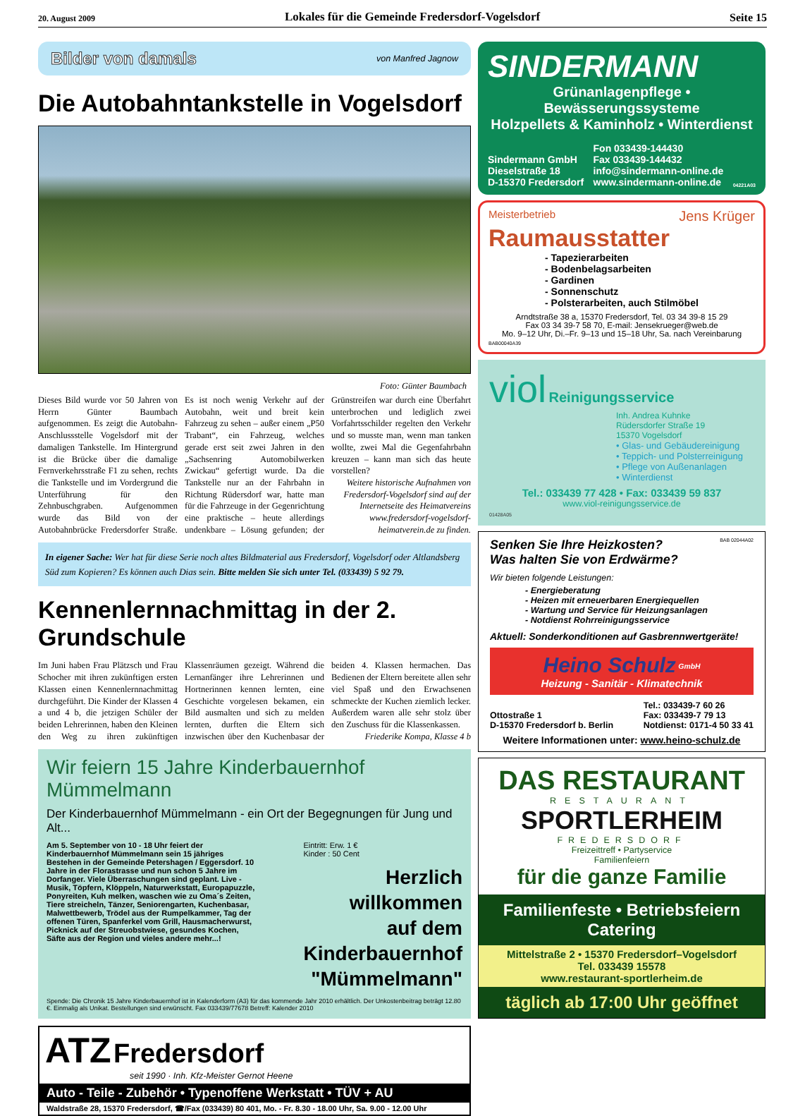20. August 2009 Lokales für die Gemeinde Fredersdorf-Vogelsdorf Seite 15
Bilder von damals von Manfred Jagnow
Die Autobahntankstelle in Vogelsdorf
Foto: Günter Baumbach
Dieses Bild wurde vor 50 Jahren von Herrn Günter Baumbach aufgenommen. Es zeigt die Autobahn-Anschlussstelle Vogelsdorf mit der damaligen Tankstelle. Im Hintergrund ist die Brücke über die damalige Fernverkehrsstraße F1 zu sehen, rechts die Tankstelle und im Vordergrund die Unterführung für den Zehnbuschgraben. Aufgenommen wurde das Bild von der Autobahnbrücke Fredersdorfer Straße. Es ist noch wenig Verkehr auf der Autobahn, weit und breit kein Fahrzeug zu sehen – außer einem „P50 Trabant“, ein Fahrzeug, welches gerade erst seit zwei Jahren in den „Sachsenring Automobilwerken Zwickau“ gefertigt wurde. Da die Tankstelle nur an der Fahrbahn in Richtung Rüdersdorf war, hatte man für die Fahrzeuge in der Gegenrichtung eine praktische – heute allerdings undenkbare – Lösung gefunden; der Grünstreifen war durch eine Überfahrt unterbrochen und lediglich zwei Vorfahrtsschilder regelten den Verkehr und so musste man, wenn man tanken wollte, zwei Mal die Gegenfahrbahn kreuzen – kann man sich das heute vorstellen?
Weitere historische Aufnahmen von Fredersdorf-Vogelsdorf sind auf der Internetseite des Heimatvereins www.fredersdorf-vogelsdorf-heimatverein.de zu finden.
In eigener Sache: Wer hat für diese Serie noch altes Bildmaterial aus Fredersdorf, Vogelsdorf oder Altlandsberg Süd zum Kopieren? Es können auch Dias sein. Bitte melden Sie sich unter Tel. (033439) 5 92 79.
Kennenlernnachmittag in der 2. Grundschule
Im Juni haben Frau Plätzsch und Frau Schocher mit ihren zukünftigen ersten Klassen einen Kennenlernnachmittag durchgeführt. Die Kinder der Klassen 4 a und 4 b, die jetzigen Schüler der beiden Lehrerinnen, haben den Kleinen den Weg zu ihren zukünftigen Klassenräumen gezeigt. Während die Lernanfänger ihre Lehrerinnen und Hortnerinnen kennen lernten, eine Geschichte vorgelesen bekamen, ein Bild ausmalten und sich zu melden lernten, durften die Eltern sich inzwischen über den Kuchenbasar der beiden 4. Klassen hermachen. Das Bedienen der Eltern bereitete allen sehr viel Spaß und den Erwachsenen schmeckte der Kuchen ziemlich lecker. Außerdem waren alle sehr stolz über den Zuschuss für die Klassenkassen.
Friederike Kompa, Klasse 4 b
Wir feiern 15 Jahre Kinderbauernhof Mümmelmann
Der Kinderbauernhof Mümmelmann - ein Ort der Begegnungen für Jung und Alt...
Am 5. September von 10 - 18 Uhr feiert der Kinderbauernhof Mümmelmann sein 15 jähriges Bestehen in der Gemeinde Petershagen / Eggersdorf. 10 Jahre in der Florastrasse und nun schon 5 Jahre im Dorfanger. Viele Überraschungen sind geplant. Live - Musik, Töpfern, Klöppeln, Naturwerkstatt, Europapuzzle, Ponyreiten, Kuh melken, waschen wie zu Oma´s Zeiten, Tiere streicheln, Tänzer, Seniorengarten, Kuchenbasar, Malwettbewerb, Trödel aus der Rumpelkammer, Tag der offenen Türen, Spanferkel vom Grill, Hausmacherwurst, Picknick auf der Streuobstwiese, gesundes Kochen, Säfte aus der Region und vieles andere mehr...!
Eintritt: Erw. 1 €
Kinder : 50 Cent
Herzlich
willkommen
auf dem
Kinderbauernhof
"Mümmelmann"
Spende: Die Chronik 15 Jahre Kinderbauernhof ist in Kalenderform (A3) für das kommende Jahr 2010 erhältlich. Der Unkostenbeitrag beträgt 12.80 €. Einmalig als Unikat. Bestellungen sind erwünscht. Fax 033439/77678 Betreff: Kalender 2010
ATZ Fredersdorf
seit 1990 · Inh. Kfz-Meister Gernot Heene
Auto - Teile - Zubehör • Typenoffene Werkstatt • TÜV + AU
Waldstraße 28, 15370 Fredersdorf, ☎/Fax (033439) 80 401, Mo. - Fr. 8.30 - 18.00 Uhr, Sa. 9.00 - 12.00 Uhr
SINDERMANN
Grünanlagenpflege • Bewässerungssysteme
Holzpellets & Kaminholz • Winterdienst
Sindermann GmbH
Dieselstraße 18
D-15370 Fredersdorf
Fon 033439-144430
Fax 033439-144432
info@sindermann-online.de
www.sindermann-online.de
04221A03
Meisterbetrieb Jens Krüger
Raumausstatter
- Tapezierarbeiten
- Bodenbelagsarbeiten
- Gardinen
- Sonnenschutz
- Polsterarbeiten, auch Stilmöbel
Arndtstraße 38 a, 15370 Fredersdorf, Tel. 03 34 39-8 15 29
Fax 03 34 39-7 58 70, E-mail: Jensekrueger@web.de
Mo. 9–12 Uhr, Di.–Fr. 9–13 und 15–18 Uhr, Sa. nach Vereinbarung
BAB00040A39
viol Reinigungsservice
Inh. Andrea Kuhnke
Rüdersdorfer Straße 19
15370 Vogelsdorf
• Glas- und Gebäudereinigung
• Teppich- und Polsterreinigung
• Pflege von Außenanlagen
• Winterdienst
Tel.: 033439 77 428 • Fax: 033439 59 837
www.viol-reinigungsservice.de
01428A05
BAB 02044A02
Senken Sie Ihre Heizkosten?
Was halten Sie von Erdwärme?
Wir bieten folgende Leistungen:
- Energieberatung
- Heizen mit erneuerbaren Energiequellen
- Wartung und Service für Heizungsanlagen
- Notdienst Rohrreinigungsservice
Aktuell: Sonderkonditionen auf Gasbrennwertgeräte!
Heino Schulz <sup>GmbH</sup>
Heizung - Sanitär - Klimatechnik
Ottostraße 1
D-15370 Fredersdorf b. Berlin
Tel.: 033439-7 60 26
Fax: 033439-7 79 13
Notdienst: 0171-4 50 33 41
Weitere Informationen unter: www.heino-schulz.de
DAS RESTAURANT
RESTAURANT
SPORTLERHEIM
FREDERSDORF
Freizeittreff • Partyservice
Familienfeiern
für die ganze Familie
Familienfeste • Betriebsfeiern
Catering
Mittelstraße 2 • 15370 Fredersdorf–Vogelsdorf
Tel. 033439 15578
www.restaurant-sportlerheim.de
täglich ab 17:00 Uhr geöffnet